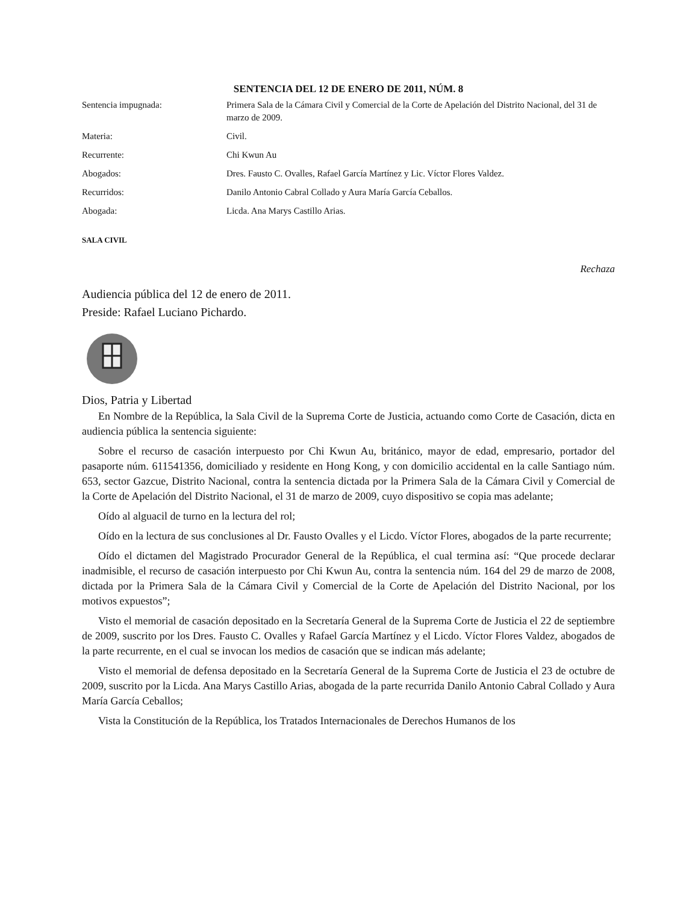SENTENCIA DEL 12 DE ENERO DE 2011, NÚM. 8
| Sentencia impugnada: | Primera Sala de la Cámara Civil y Comercial de la Corte de Apelación del Distrito Nacional, del 31 de marzo de 2009. |
| Materia: | Civil. |
| Recurrente: | Chi Kwun Au |
| Abogados: | Dres. Fausto C. Ovalles, Rafael García Martínez y Lic. Víctor Flores Valdez. |
| Recurridos: | Danilo Antonio Cabral Collado y Aura María García Ceballos. |
| Abogada: | Licda. Ana Marys Castillo Arias. |
SALA CIVIL
Rechaza
Audiencia pública del 12 de enero de 2011.
Preside: Rafael Luciano Pichardo.
Dios, Patria y Libertad
En Nombre de la República, la Sala Civil de la Suprema Corte de Justicia, actuando como Corte de Casación, dicta en audiencia pública la sentencia siguiente:
Sobre el recurso de casación interpuesto por Chi Kwun Au, británico, mayor de edad, empresario, portador del pasaporte núm. 611541356, domiciliado y residente en Hong Kong, y con domicilio accidental en la calle Santiago núm. 653, sector Gazcue, Distrito Nacional, contra la sentencia dictada por la Primera Sala de la Cámara Civil y Comercial de la Corte de Apelación del Distrito Nacional, el 31 de marzo de 2009, cuyo dispositivo se copia mas adelante;
Oído al alguacil de turno en la lectura del rol;
Oído en la lectura de sus conclusiones al Dr. Fausto Ovalles y el Licdo. Víctor Flores, abogados de la parte recurrente;
Oído el dictamen del Magistrado Procurador General de la República, el cual termina así: “Que procede declarar inadmisible, el recurso de casación interpuesto por Chi Kwun Au, contra la sentencia núm. 164 del 29 de marzo de 2008, dictada por la Primera Sala de la Cámara Civil y Comercial de la Corte de Apelación del Distrito Nacional, por los motivos expuestos”;
Visto el memorial de casación depositado en la Secretaría General de la Suprema Corte de Justicia el 22 de septiembre de 2009, suscrito por los Dres. Fausto C. Ovalles y Rafael García Martínez y el Licdo. Víctor Flores Valdez, abogados de la parte recurrente, en el cual se invocan los medios de casación que se indican más adelante;
Visto el memorial de defensa depositado en la Secretaría General de la Suprema Corte de Justicia el 23 de octubre de 2009, suscrito por la Licda. Ana Marys Castillo Arias, abogada de la parte recurrida Danilo Antonio Cabral Collado y Aura María García Ceballos;
Vista la Constitución de la República, los Tratados Internacionales de Derechos Humanos de los